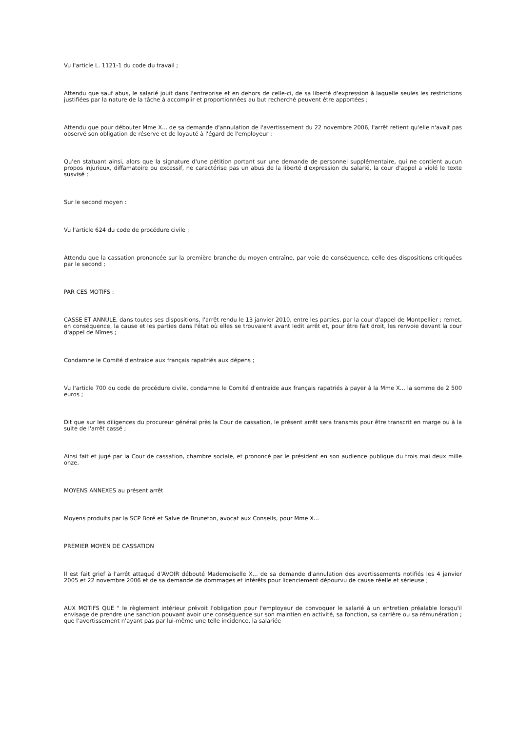Vu l'article L. 1121-1 du code du travail ;
Attendu que sauf abus, le salarié jouit dans l'entreprise et en dehors de celle-ci, de sa liberté d'expression à laquelle seules les restrictions justifiées par la nature de la tâche à accomplir et proportionnées au but recherché peuvent être apportées ;
Attendu que pour débouter Mme X... de sa demande d'annulation de l'avertissement du 22 novembre 2006, l'arrêt retient qu'elle n'avait pas observé son obligation de réserve et de loyauté à l'égard de l'employeur ;
Qu'en statuant ainsi, alors que la signature d'une pétition portant sur une demande de personnel supplémentaire, qui ne contient aucun propos injurieux, diffamatoire ou excessif, ne caractérise pas un abus de la liberté d'expression du salarié, la cour d'appel a violé le texte susvisé ;
Sur le second moyen :
Vu l'article 624 du code de procédure civile ;
Attendu que la cassation prononcée sur la première branche du moyen entraîne, par voie de conséquence, celle des dispositions critiquées par le second ;
PAR CES MOTIFS :
CASSE ET ANNULE, dans toutes ses dispositions, l'arrêt rendu le 13 janvier 2010, entre les parties, par la cour d'appel de Montpellier ; remet, en conséquence, la cause et les parties dans l'état où elles se trouvaient avant ledit arrêt et, pour être fait droit, les renvoie devant la cour d'appel de Nîmes ;
Condamne le Comité d'entraide aux français rapatriés aux dépens ;
Vu l'article 700 du code de procédure civile, condamne le Comité d'entraide aux français rapatriés à payer à la Mme X... la somme de 2 500 euros ;
Dit que sur les diligences du procureur général près la Cour de cassation, le présent arrêt sera transmis pour être transcrit en marge ou à la suite de l'arrêt cassé ;
Ainsi fait et jugé par la Cour de cassation, chambre sociale, et prononcé par le président en son audience publique du trois mai deux mille onze.
MOYENS ANNEXES au présent arrêt
Moyens produits par la SCP Boré et Salve de Bruneton, avocat aux Conseils, pour Mme X...
PREMIER MOYEN DE CASSATION
Il est fait grief à l'arrêt attaqué d'AVOIR débouté Mademoiselle X... de sa demande d'annulation des avertissements notifiés les 4 janvier 2005 et 22 novembre 2006 et de sa demande de dommages et intérêts pour licenciement dépourvu de cause réelle et sérieuse ;
AUX MOTIFS QUE " le règlement intérieur prévoit l'obligation pour l'employeur de convoquer le salarié à un entretien préalable lorsqu'il envisage de prendre une sanction pouvant avoir une conséquence sur son maintien en activité, sa fonction, sa carrière ou sa rémunération ; que l'avertissement n'ayant pas par lui-même une telle incidence, la salariée